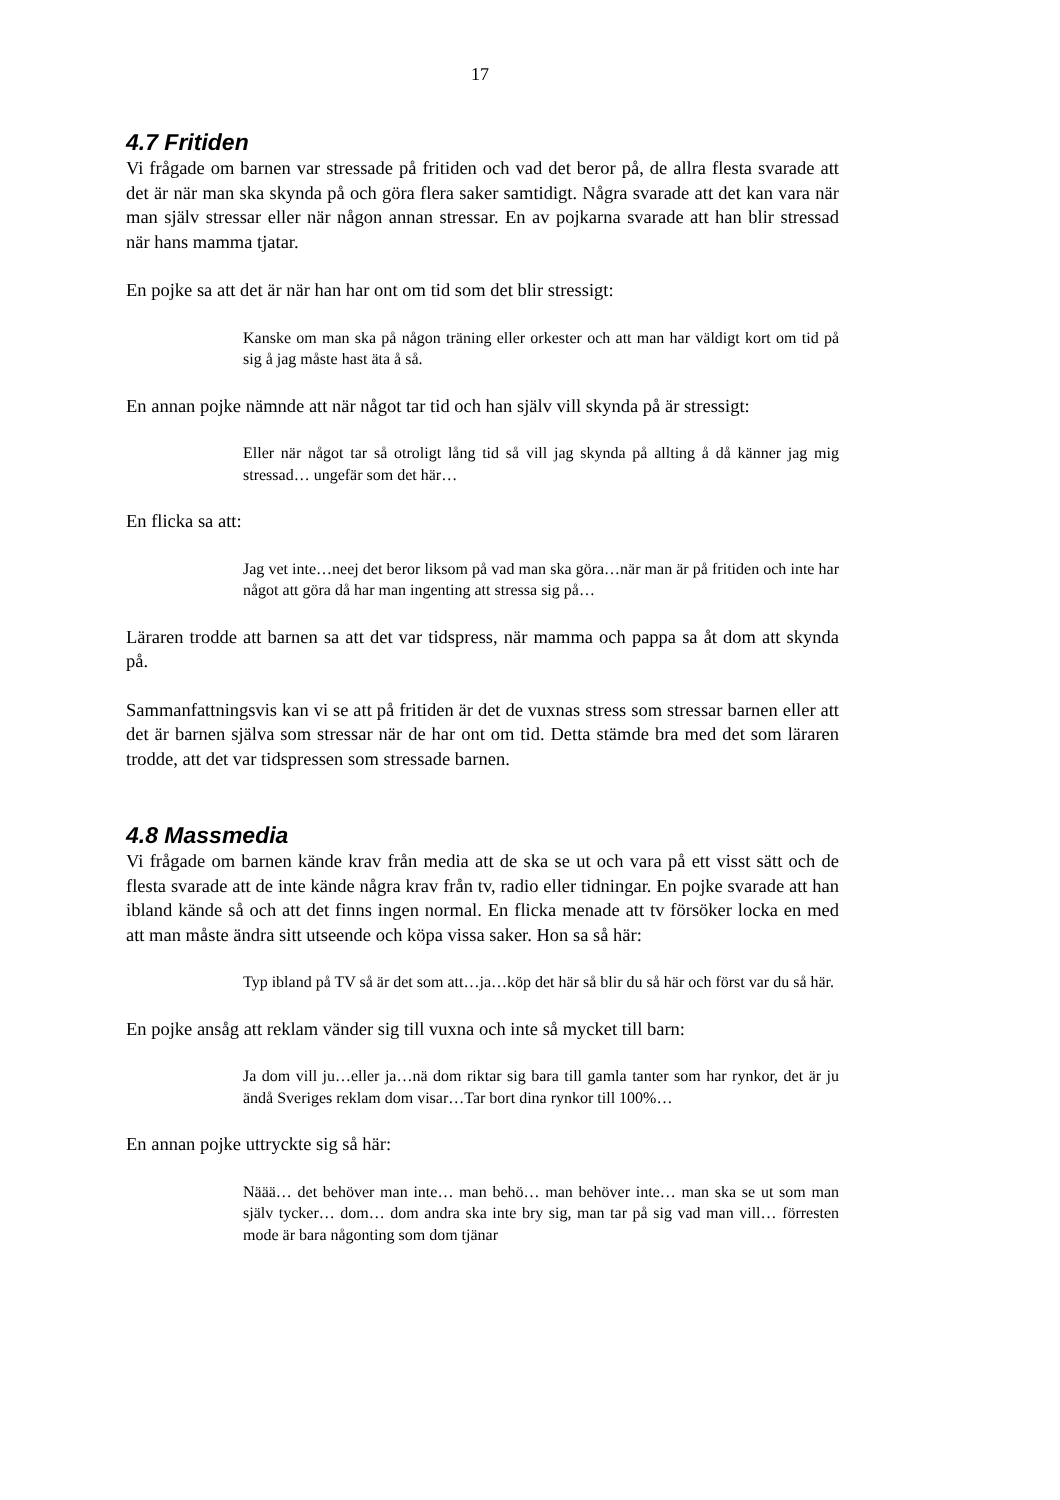17
4.7 Fritiden
Vi frågade om barnen var stressade på fritiden och vad det beror på, de allra flesta svarade att det är när man ska skynda på och göra flera saker samtidigt. Några svarade att det kan vara när man själv stressar eller när någon annan stressar. En av pojkarna svarade att han blir stressad när hans mamma tjatar.
En pojke sa att det är när han har ont om tid som det blir stressigt:
Kanske om man ska på någon träning eller orkester och att man har väldigt kort om tid på sig å jag måste hast äta å så.
En annan pojke nämnde att när något tar tid och han själv vill skynda på är stressigt:
Eller när något tar så otroligt lång tid så vill jag skynda på allting å då känner jag mig stressad… ungefär som det här…
En flicka sa att:
Jag vet inte…neej det beror liksom på vad man ska göra…när man är på fritiden och inte har något att göra då har man ingenting att stressa sig på…
Läraren trodde att barnen sa att det var tidspress, när mamma och pappa sa åt dom att skynda på.
Sammanfattningsvis kan vi se att på fritiden är det de vuxnas stress som stressar barnen eller att det är barnen själva som stressar när de har ont om tid. Detta stämde bra med det som läraren trodde, att det var tidspressen som stressade barnen.
4.8 Massmedia
Vi frågade om barnen kände krav från media att de ska se ut och vara på ett visst sätt och de flesta svarade att de inte kände några krav från tv, radio eller tidningar. En pojke svarade att han ibland kände så och att det finns ingen normal. En flicka menade att tv försöker locka en med att man måste ändra sitt utseende och köpa vissa saker. Hon sa så här:
Typ ibland på TV så är det som att…ja…köp det här så blir du så här och först var du så här.
En pojke ansåg att reklam vänder sig till vuxna och inte så mycket till barn:
Ja dom vill ju…eller ja…nä dom riktar sig bara till gamla tanter som har rynkor, det är ju ändå Sveriges reklam dom visar…Tar bort dina rynkor till 100%…
En annan pojke uttryckte sig så här:
Näää… det behöver man inte… man behö… man behöver inte… man ska se ut som man själv tycker… dom… dom andra ska inte bry sig, man tar på sig vad man vill… förresten mode är bara någonting som dom tjänar